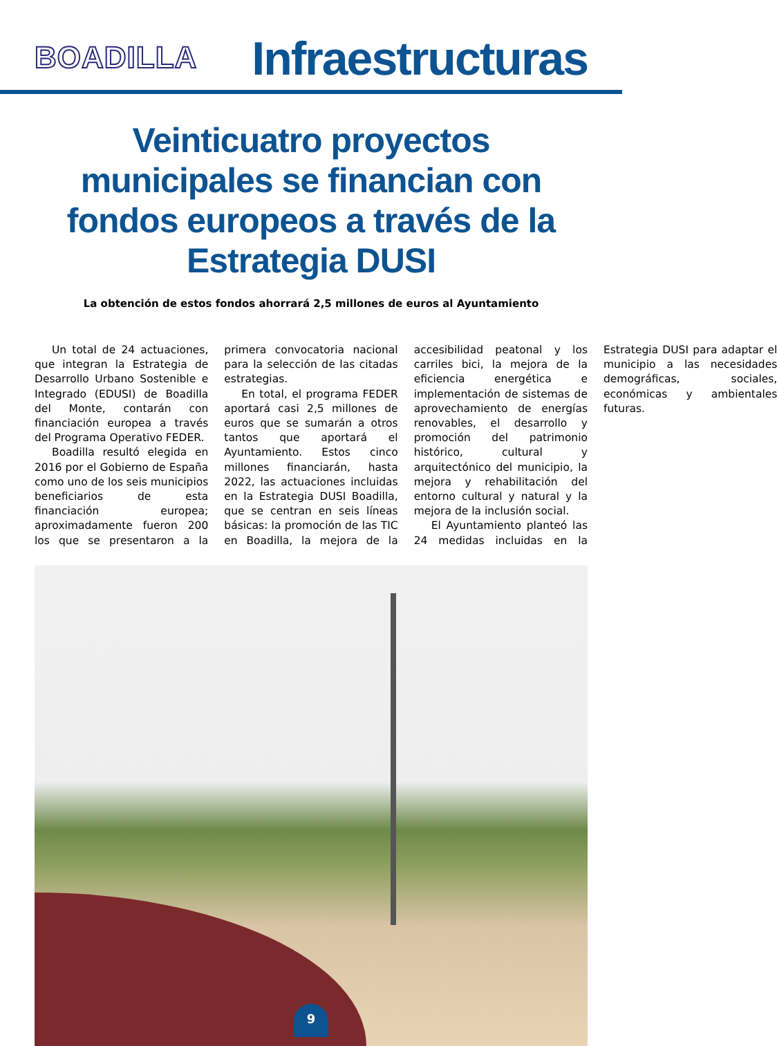BOADILLA
Infraestructuras
Veinticuatro proyectos municipales se financian con fondos europeos a través de la Estrategia DUSI
La obtención de estos fondos ahorrará 2,5 millones de euros al Ayuntamiento
Un total de 24 actuaciones, que integran la Estrategia de Desarrollo Urbano Sostenible e Integrado (EDUSI) de Boadilla del Monte, contarán con financiación europea a través del Programa Operativo FEDER.
Boadilla resultó elegida en 2016 por el Gobierno de España como uno de los seis municipios beneficiarios de esta financiación europea; aproximadamente fueron 200 los que se presentaron a la primera convocatoria nacional para la selección de las citadas estrategias.
En total, el programa FEDER aportará casi 2,5 millones de euros que se sumarán a otros tantos que aportará el Ayuntamiento. Estos cinco millones financiarán, hasta 2022, las actuaciones incluidas en la Estrategia DUSI Boadilla, que se centran en seis líneas básicas: la promoción de las TIC en Boadilla, la mejora de la accesibilidad peatonal y los carriles bici, la mejora de la eficiencia energética e implementación de sistemas de aprovechamiento de energías renovables, el desarrollo y promoción del patrimonio histórico, cultural y arquitectónico del municipio, la mejora y rehabilitación del entorno cultural y natural y la mejora de la inclusión social.
El Ayuntamiento planteó las 24 medidas incluidas en la Estrategia DUSI para adaptar el municipio a las necesidades demográficas, sociales, económicas y ambientales futuras.
9